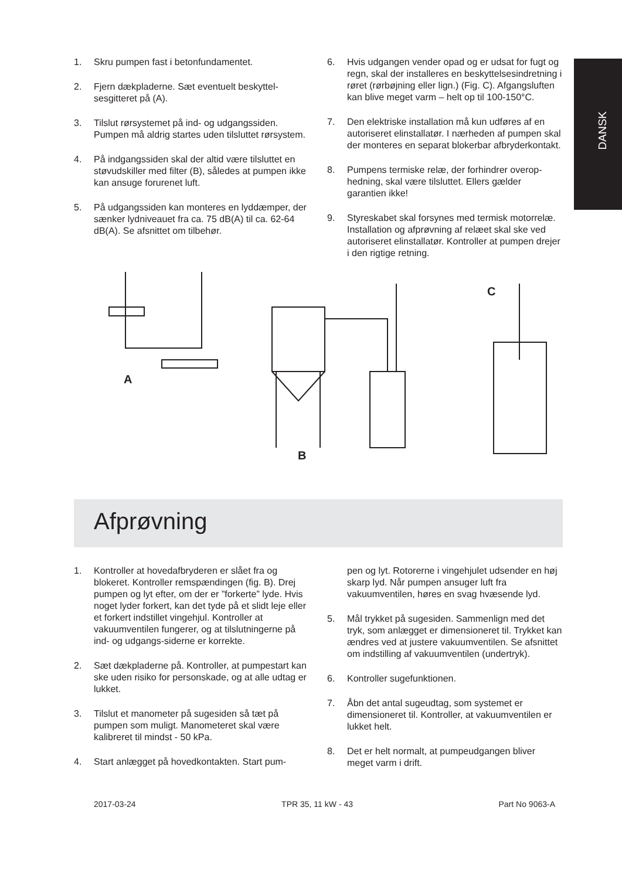DANSK
1. Skru pumpen fast i betonfundamentet.
2. Fjern dækpladerne. Sæt eventuelt beskyttel­sesgitteret på (A).
3. Tilslut rørsystemet på ind- og udgangssiden. Pumpen må aldrig startes uden tilsluttet rør­system.
4. På indgangssiden skal der altid være tilslut­tet en støvudskiller med filter (B), således at pumpen ikke kan ansuge forurenet luft.
5. På udgangssiden kan monteres en lyddæm­per, der sænker lydniveauet fra ca. 75 dB(A) til ca. 62-64 dB(A). Se afsnittet om tilbehør.
6. Hvis udgangen vender opad og er udsat for fugt og regn, skal der installeres en beskyttel­sesindretning i røret (rørbøjning eller lign.) (Fig. C). Afgangsluften kan blive meget varm – helt op til 100-150°C.
7. Den elektriske installation må kun udføres af en autoriseret elinstallatør. I nærheden af pum­pen skal der monteres en separat blokerbar afbryderkontakt.
8. Pumpens termiske relæ, der forhindrer overop­hedning, skal være tilsluttet. Ellers gælder garantien ikke!
9. Styreskabet skal forsynes med termisk motor­relæ. Installation og afprøvning af relæet skal ske ved autoriseret elinstallatør. Kontroller at pumpen drejer i den rigtige retning.
A
C
B
Afprøvning
1. Kontroller at hovedafbryderen er slået fra og blokeret. Kontroller remspændingen (fig. B). Drej pumpen og lyt efter, om der er ”forkerte” lyde. Hvis noget lyder forkert, kan det tyde på et slidt leje eller et forkert indstillet vingehjul. Kontroller at vakuumventilen fungerer, og at tilslutningerne på ind- og udgangs-siderne er korrekte.
2. Sæt dækpladerne på. Kontroller, at pumpes­tart kan ske uden risiko for personskade, og at alle udtag er lukket.
3. Tilslut et manometer på sugesiden så tæt på pumpen som muligt. Manometeret skal være kalibreret til mindst - 50 kPa.
4. Start anlægget på hovedkontakten. Start pum-
pen og lyt. Rotorerne i vingehjulet udsender en høj skarp lyd. Når pumpen ansuger luft fra vakuumventilen, høres en svag hvæsende lyd.
5. Mål trykket på sugesiden. Sammenlign med det tryk, som anlægget er dimensioneret til. Trykket kan ændres ved at justere vakuumven­tilen. Se afsnittet om indstilling af vakuumventi­len (undertryk).
6. Kontroller sugefunktionen.
7. Åbn det antal sugeudtag, som systemet er dimensioneret til. Kontroller, at vakuumventilen er lukket helt.
8. Det er helt normalt, at pumpeudgangen bliver meget varm i drift.
2017-03-24 TPR 35, 11 kW - 43 Part No 9063-A